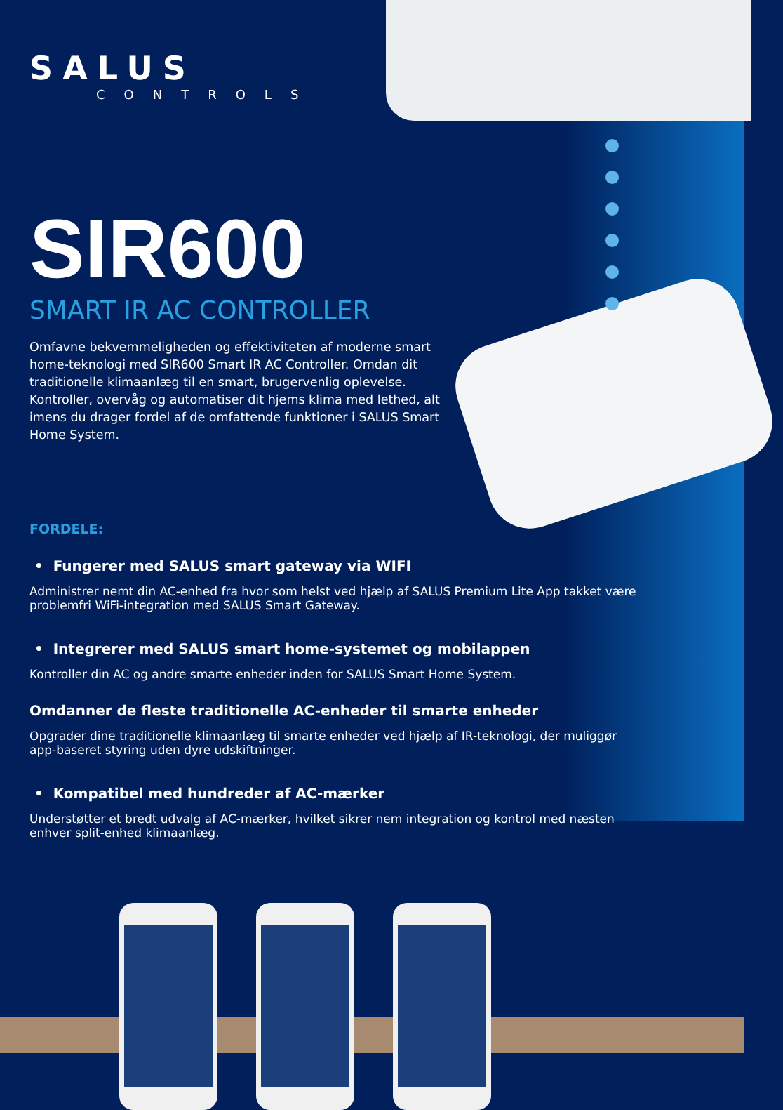SALUS
CONTROLS
SIR600
SMART IR AC CONTROLLER
Omfavne bekvemmeligheden og effektiviteten af moderne smart home-teknologi med SIR600 Smart IR AC Controller. Omdan dit traditionelle klimaanlæg til en smart, brugervenlig oplevelse. Kontroller, overvåg og automatiser dit hjems klima med lethed, alt imens du drager fordel af de omfattende funktioner i SALUS Smart Home System.
FORDELE:
• Fungerer med SALUS smart gateway via WIFI
Administrer nemt din AC-enhed fra hvor som helst ved hjælp af SALUS Premium Lite App takket være problemfri WiFi-integration med SALUS Smart Gateway.
• Integrerer med SALUS smart home-systemet og mobilappen
Kontroller din AC og andre smarte enheder inden for SALUS Smart Home System.
Omdanner de fleste traditionelle AC-enheder til smarte enheder
Opgrader dine traditionelle klimaanlæg til smarte enheder ved hjælp af IR-teknologi, der muliggør app-baseret styring uden dyre udskiftninger.
• Kompatibel med hundreder af AC-mærker
Understøtter et bredt udvalg af AC-mærker, hvilket sikrer nem integration og kontrol med næsten enhver split-enhed klimaanlæg.